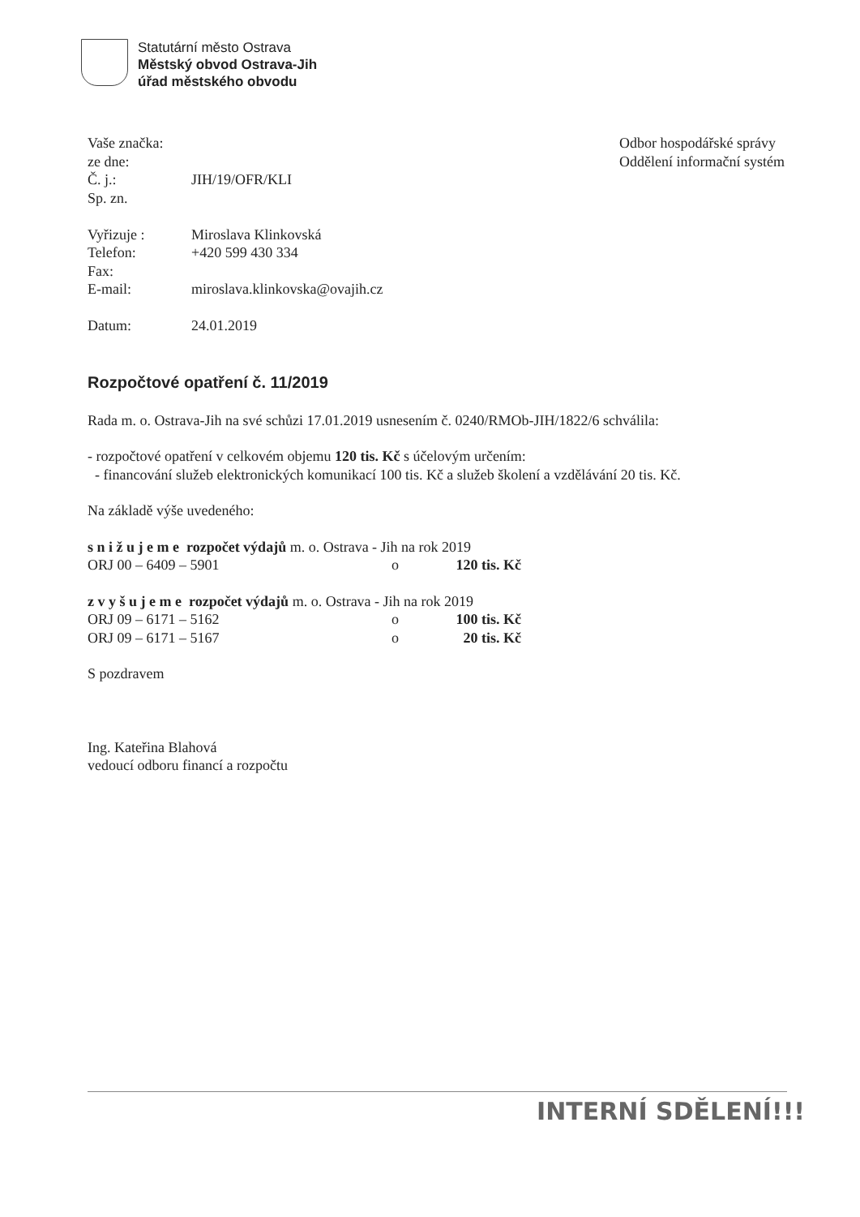Statutární město Ostrava
Městský obvod Ostrava-Jih
úřad městského obvodu
Odbor hospodářské správy
Oddělení informační systém
Vaše značka:
ze dne:
Č. j.: JIH/19/OFR/KLI
Sp. zn.
Vyřizuje : Miroslava Klinkovská
Telefon: +420 599 430 334
Fax:
E-mail: miroslava.klinkovska@ovajih.cz
Datum: 24.01.2019
Rozpočtové opatření č. 11/2019
Rada m. o. Ostrava-Jih na své schůzi 17.01.2019 usnesením č. 0240/RMOb-JIH/1822/6 schválila:
- rozpočtové opatření v celkovém objemu 120 tis. Kč s účelovým určením:
- financování služeb elektronických komunikací 100 tis. Kč a služeb školení a vzdělávání 20 tis. Kč.
Na základě výše uvedeného:
s n i ž u j e m e rozpočet výdajů m. o. Ostrava - Jih na rok 2019
ORJ 00 – 6409 – 5901 o 120 tis. Kč
z v y š u j e m e rozpočet výdajů m. o. Ostrava - Jih na rok 2019
ORJ 09 – 6171 – 5162 o 100 tis. Kč
ORJ 09 – 6171 – 5167 o 20 tis. Kč
S pozdravem
Ing. Kateřina Blahová
vedoucí odboru financí a rozpočtu
INTERNÍ SDĚLENÍ!!!